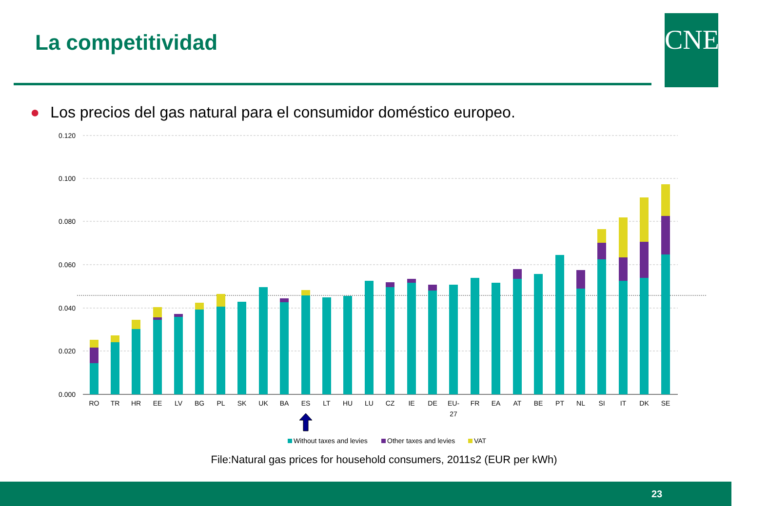La competitividad CNE
● Los precios del gas natural para el consumidor doméstico europeo.
0.120
0.100
0.080
0.060
0.040
0.020
0.000
RO
TR
HR
EE
LV
BG
PL
SK
UK
BA
ES
LT
HU
LU
CZ
IE
DE
EU-
27
FR
EA
AT
BE
PT
NL
SI
IT
DK
SE
Without taxes and levies
Other taxes and levies
VAT
File:Natural gas prices for household consumers, 2011s2 (EUR per kWh)
23